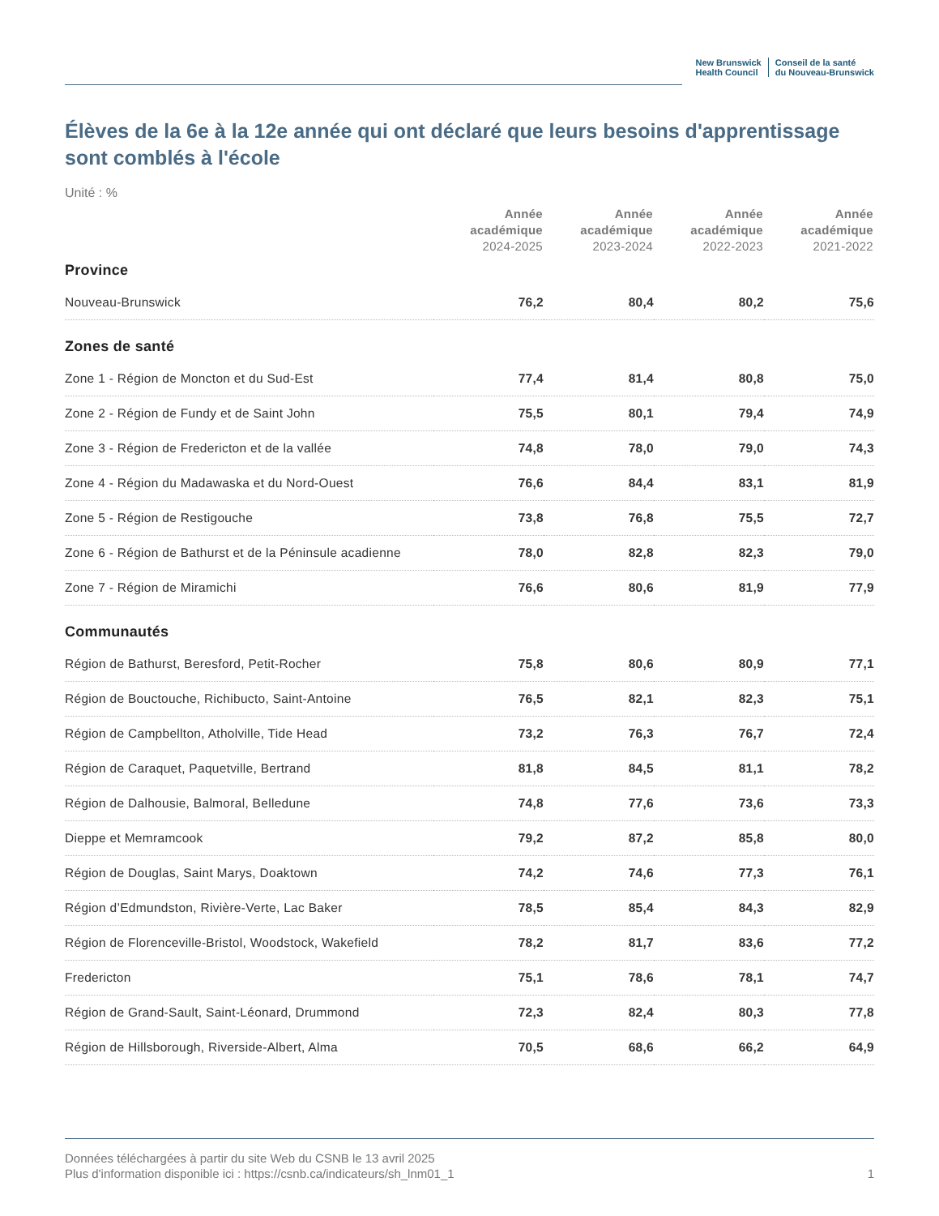New Brunswick
Health Council
Conseil de la santé
du Nouveau-Brunswick
Élèves de la 6e à la 12e année qui ont déclaré que leurs besoins d'apprentissage sont comblés à l'école
Unité : %
| | Année académique 2024-2025 | Année académique 2023-2024 | Année académique 2022-2023 | Année académique 2021-2022 |
| --- | --- | --- | --- | --- |
| Province | | | | |
| Nouveau-Brunswick | 76,2 | 80,4 | 80,2 | 75,6 |
| Zones de santé | | | | |
| Zone 1 - Région de Moncton et du Sud-Est | 77,4 | 81,4 | 80,8 | 75,0 |
| Zone 2 - Région de Fundy et de Saint John | 75,5 | 80,1 | 79,4 | 74,9 |
| Zone 3 - Région de Fredericton et de la vallée | 74,8 | 78,0 | 79,0 | 74,3 |
| Zone 4 - Région du Madawaska et du Nord-Ouest | 76,6 | 84,4 | 83,1 | 81,9 |
| Zone 5 - Région de Restigouche | 73,8 | 76,8 | 75,5 | 72,7 |
| Zone 6 - Région de Bathurst et de la Péninsule acadienne | 78,0 | 82,8 | 82,3 | 79,0 |
| Zone 7 - Région de Miramichi | 76,6 | 80,6 | 81,9 | 77,9 |
| Communautés | | | | |
| Région de Bathurst, Beresford, Petit-Rocher | 75,8 | 80,6 | 80,9 | 77,1 |
| Région de Bouctouche, Richibucto, Saint-Antoine | 76,5 | 82,1 | 82,3 | 75,1 |
| Région de Campbellton, Atholville, Tide Head | 73,2 | 76,3 | 76,7 | 72,4 |
| Région de Caraquet, Paquetville, Bertrand | 81,8 | 84,5 | 81,1 | 78,2 |
| Région de Dalhousie, Balmoral, Belledune | 74,8 | 77,6 | 73,6 | 73,3 |
| Dieppe et Memramcook | 79,2 | 87,2 | 85,8 | 80,0 |
| Région de Douglas, Saint Marys, Doaktown | 74,2 | 74,6 | 77,3 | 76,1 |
| Région d’Edmundston, Rivière-Verte, Lac Baker | 78,5 | 85,4 | 84,3 | 82,9 |
| Région de Florenceville-Bristol, Woodstock, Wakefield | 78,2 | 81,7 | 83,6 | 77,2 |
| Fredericton | 75,1 | 78,6 | 78,1 | 74,7 |
| Région de Grand-Sault, Saint-Léonard, Drummond | 72,3 | 82,4 | 80,3 | 77,8 |
| Région de Hillsborough, Riverside-Albert, Alma | 70,5 | 68,6 | 66,2 | 64,9 |
Données téléchargées à partir du site Web du CSNB le 13 avril 2025
Plus d'information disponible ici : https://csnb.ca/indicateurs/sh_lnm01_1
1